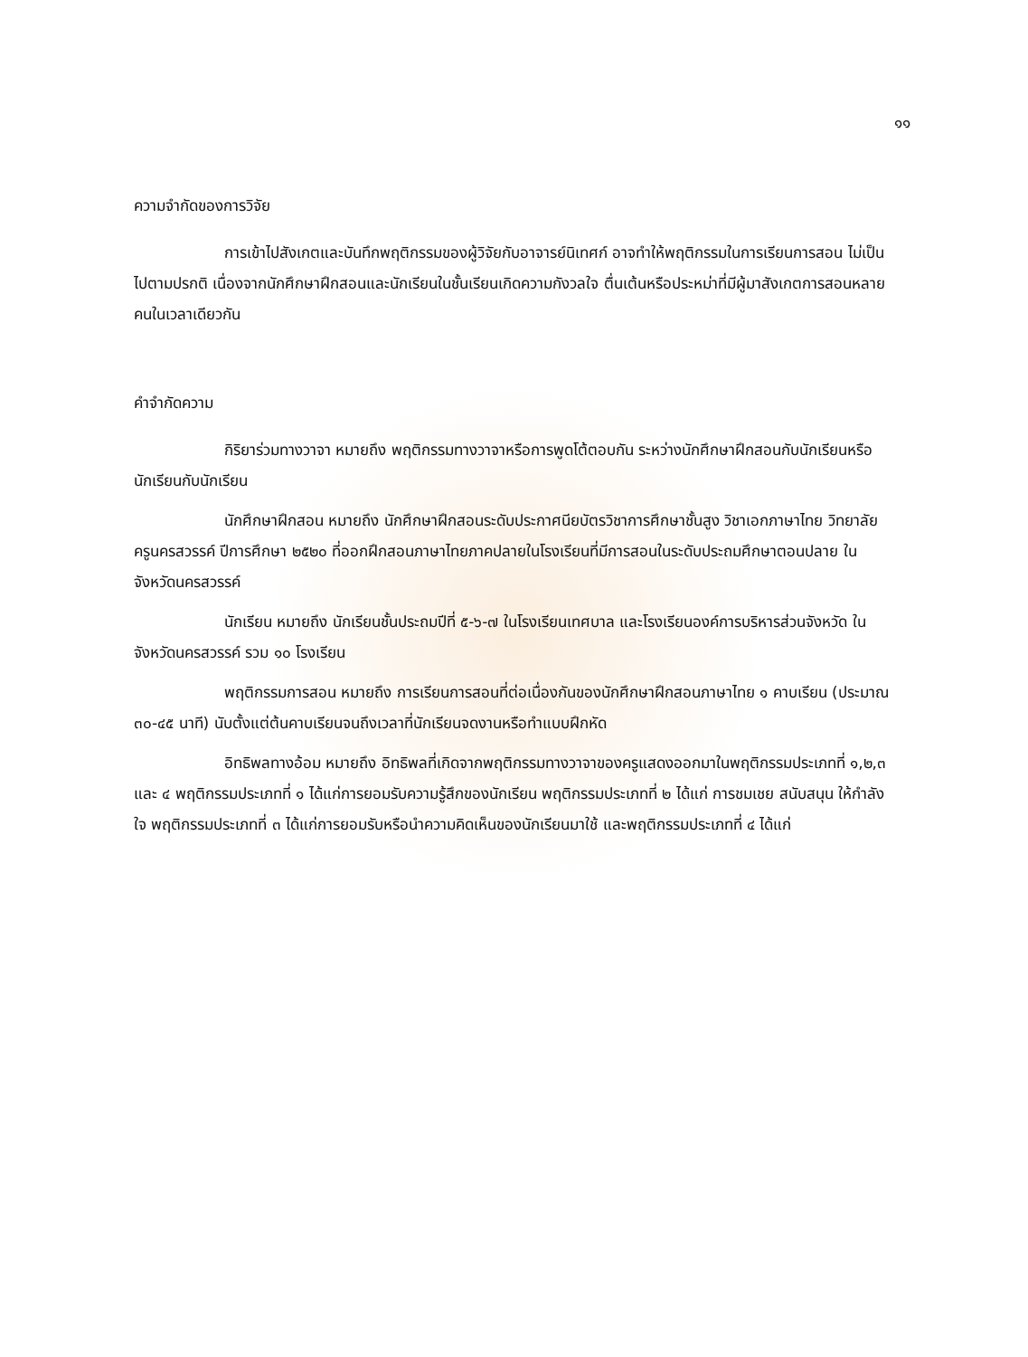๑๑
ความจำกัดของการวิจัย
การเข้าไปสังเกตและบันทึกพฤติกรรมของผู้วิจัยกับอาจารย์นิเทศก์ อาจทำให้พฤติกรรมในการเรียนการสอน ไม่เป็นไปตามปรกติ เนื่องจากนักศึกษาฝึกสอนและนักเรียนในชั้นเรียนเกิดความกังวลใจ ตื่นเต้นหรือประหม่าที่มีผู้มาสังเกตการสอนหลายคนในเวลาเดียวกัน
คำจำกัดความ
กิริยาร่วมทางวาจา หมายถึง พฤติกรรมทางวาจาหรือการพูดโต้ตอบกัน ระหว่างนักศึกษาฝึกสอนกับนักเรียนหรือนักเรียนกับนักเรียน
นักศึกษาฝึกสอน หมายถึง นักศึกษาฝึกสอนระดับประกาศนียบัตรวิชาการศึกษาชั้นสูง วิชาเอกภาษาไทย วิทยาลัยครูนครสวรรค์ ปีการศึกษา ๒๕๒๐ ที่ออกฝึกสอนภาษาไทยภาคปลายในโรงเรียนที่มีการสอนในระดับประถมศึกษาตอนปลาย ในจังหวัดนครสวรรค์
นักเรียน หมายถึง นักเรียนชั้นประถมปีที่ ๕-๖-๗ ในโรงเรียนเทศบาล และโรงเรียนองค์การบริหารส่วนจังหวัด ในจังหวัดนครสวรรค์ รวม ๑๐ โรงเรียน
พฤติกรรมการสอน หมายถึง การเรียนการสอนที่ต่อเนื่องกันของนักศึกษาฝึกสอนภาษาไทย ๑ คาบเรียน (ประมาณ ๓๐-๔๕ นาที) นับตั้งแต่ต้นคาบเรียนจนถึงเวลาที่นักเรียนจดงานหรือทำแบบฝึกหัด
อิทธิพลทางอ้อม หมายถึง อิทธิพลที่เกิดจากพฤติกรรมทางวาจาของครูแสดงออกมาในพฤติกรรมประเภทที่ ๑,๒,๓ และ ๔ พฤติกรรมประเภทที่ ๑ ได้แก่การยอมรับความรู้สึกของนักเรียน พฤติกรรมประเภทที่ ๒ ได้แก่ การชมเชย สนับสนุน ให้กำลังใจ พฤติกรรมประเภทที่ ๓ ได้แก่การยอมรับหรือนำความคิดเห็นของนักเรียนมาใช้ และพฤติกรรมประเภทที่ ๔ ได้แก่